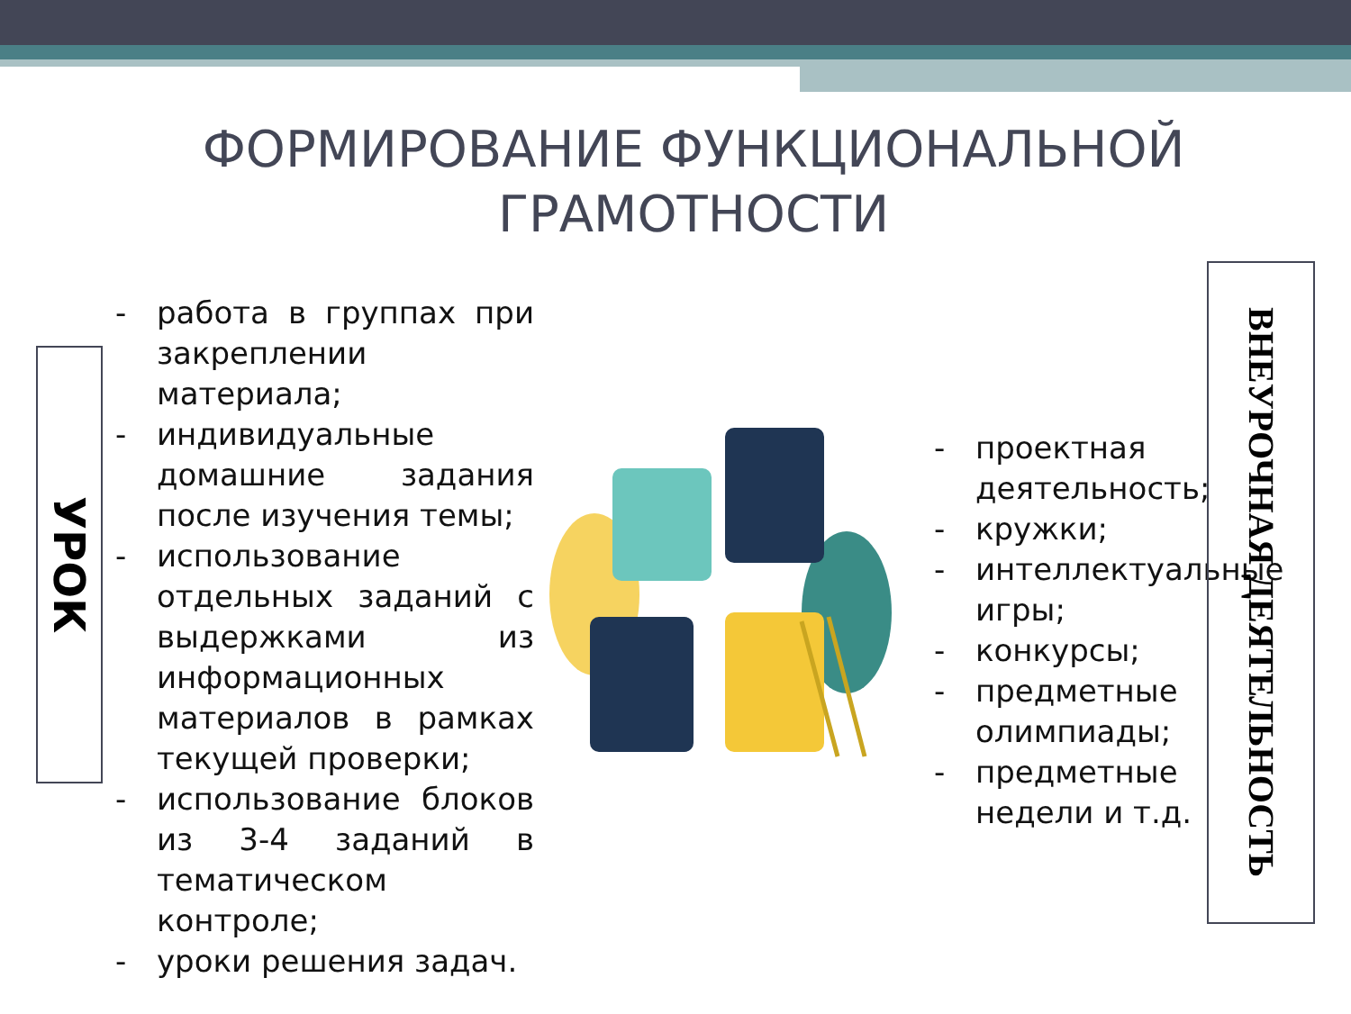ФОРМИРОВАНИЕ ФУНКЦИОНАЛЬНОЙ ГРАМОТНОСТИ
УРОК
- работа в группах при закреплении материала;
- индивидуальные домашние задания после изучения темы;
- использование отдельных заданий с выдержками из информационных материалов в рамках текущей проверки;
- использование блоков из 3-4 заданий в тематическом контроле;
- уроки решения задач.
- проектная деятельность;
- кружки;
- интеллектуальные игры;
- конкурсы;
- предметные олимпиады;
- предметные недели и т.д.
ВНЕУРОЧНАЯ ДЕЯТЕЛЬНОСТЬ